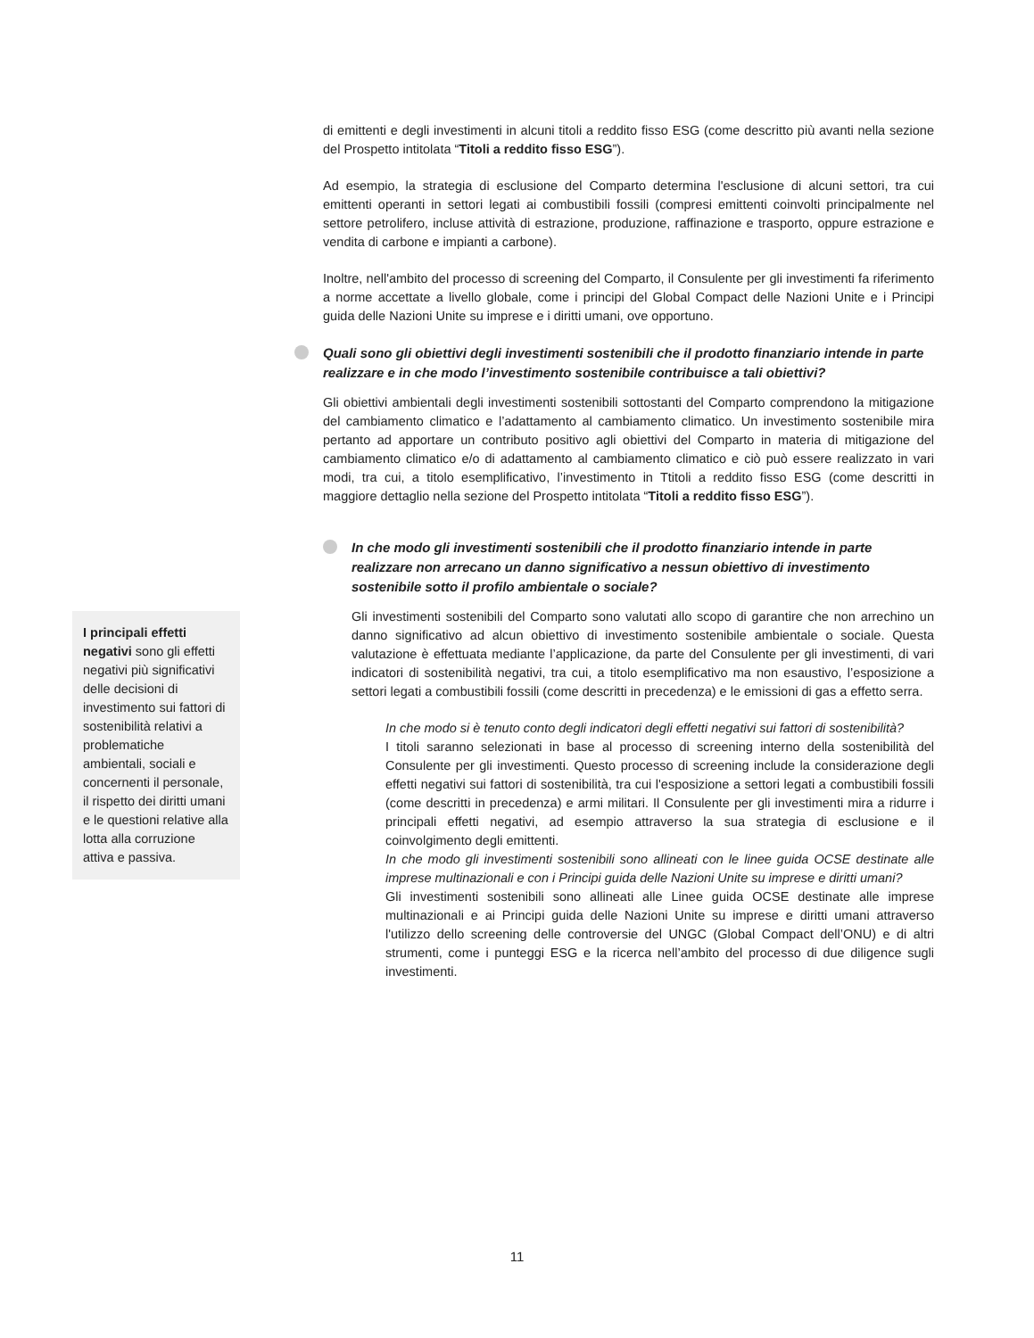di emittenti e degli investimenti in alcuni titoli a reddito fisso ESG (come descritto più avanti nella sezione del Prospetto intitolata “Titoli a reddito fisso ESG”).
Ad esempio, la strategia di esclusione del Comparto determina l'esclusione di alcuni settori, tra cui emittenti operanti in settori legati ai combustibili fossili (compresi emittenti coinvolti principalmente nel settore petrolifero, incluse attività di estrazione, produzione, raffinazione e trasporto, oppure estrazione e vendita di carbone e impianti a carbone).
Inoltre, nell'ambito del processo di screening del Comparto, il Consulente per gli investimenti fa riferimento a norme accettate a livello globale, come i principi del Global Compact delle Nazioni Unite e i Principi guida delle Nazioni Unite su imprese e i diritti umani, ove opportuno.
Quali sono gli obiettivi degli investimenti sostenibili che il prodotto finanziario intende in parte realizzare e in che modo l’investimento sostenibile contribuisce a tali obiettivi?
Gli obiettivi ambientali degli investimenti sostenibili sottostanti del Comparto comprendono la mitigazione del cambiamento climatico e l’adattamento al cambiamento climatico. Un investimento sostenibile mira pertanto ad apportare un contributo positivo agli obiettivi del Comparto in materia di mitigazione del cambiamento climatico e/o di adattamento al cambiamento climatico e ciò può essere realizzato in vari modi, tra cui, a titolo esemplificativo, l’investimento in Ttitoli a reddito fisso ESG (come descritti in maggiore dettaglio nella sezione del Prospetto intitolata “Titoli a reddito fisso ESG”).
In che modo gli investimenti sostenibili che il prodotto finanziario intende in parte realizzare non arrecano un danno significativo a nessun obiettivo di investimento sostenibile sotto il profilo ambientale o sociale?
Gli investimenti sostenibili del Comparto sono valutati allo scopo di garantire che non arrechino un danno significativo ad alcun obiettivo di investimento sostenibile ambientale o sociale. Questa valutazione è effettuata mediante l’applicazione, da parte del Consulente per gli investimenti, di vari indicatori di sostenibilità negativi, tra cui, a titolo esemplificativo ma non esaustivo, l’esposizione a settori legati a combustibili fossili (come descritti in precedenza) e le emissioni di gas a effetto serra.
In che modo si è tenuto conto degli indicatori degli effetti negativi sui fattori di sostenibilità?
I titoli saranno selezionati in base al processo di screening interno della sostenibilità del Consulente per gli investimenti. Questo processo di screening include la considerazione degli effetti negativi sui fattori di sostenibilità, tra cui l'esposizione a settori legati a combustibili fossili (come descritti in precedenza) e armi militari. Il Consulente per gli investimenti mira a ridurre i principali effetti negativi, ad esempio attraverso la sua strategia di esclusione e il coinvolgimento degli emittenti.
In che modo gli investimenti sostenibili sono allineati con le linee guida OCSE destinate alle imprese multinazionali e con i Principi guida delle Nazioni Unite su imprese e diritti umani?
Gli investimenti sostenibili sono allineati alle Linee guida OCSE destinate alle imprese multinazionali e ai Principi guida delle Nazioni Unite su imprese e diritti umani attraverso l'utilizzo dello screening delle controversie del UNGC (Global Compact dell’ONU) e di altri strumenti, come i punteggi ESG e la ricerca nell’ambito del processo di due diligence sugli investimenti.
I principali effetti negativi sono gli effetti negativi più significativi delle decisioni di investimento sui fattori di sostenibilità relativi a problematiche ambientali, sociali e concernenti il personale, il rispetto dei diritti umani e le questioni relative alla lotta alla corruzione attiva e passiva.
11